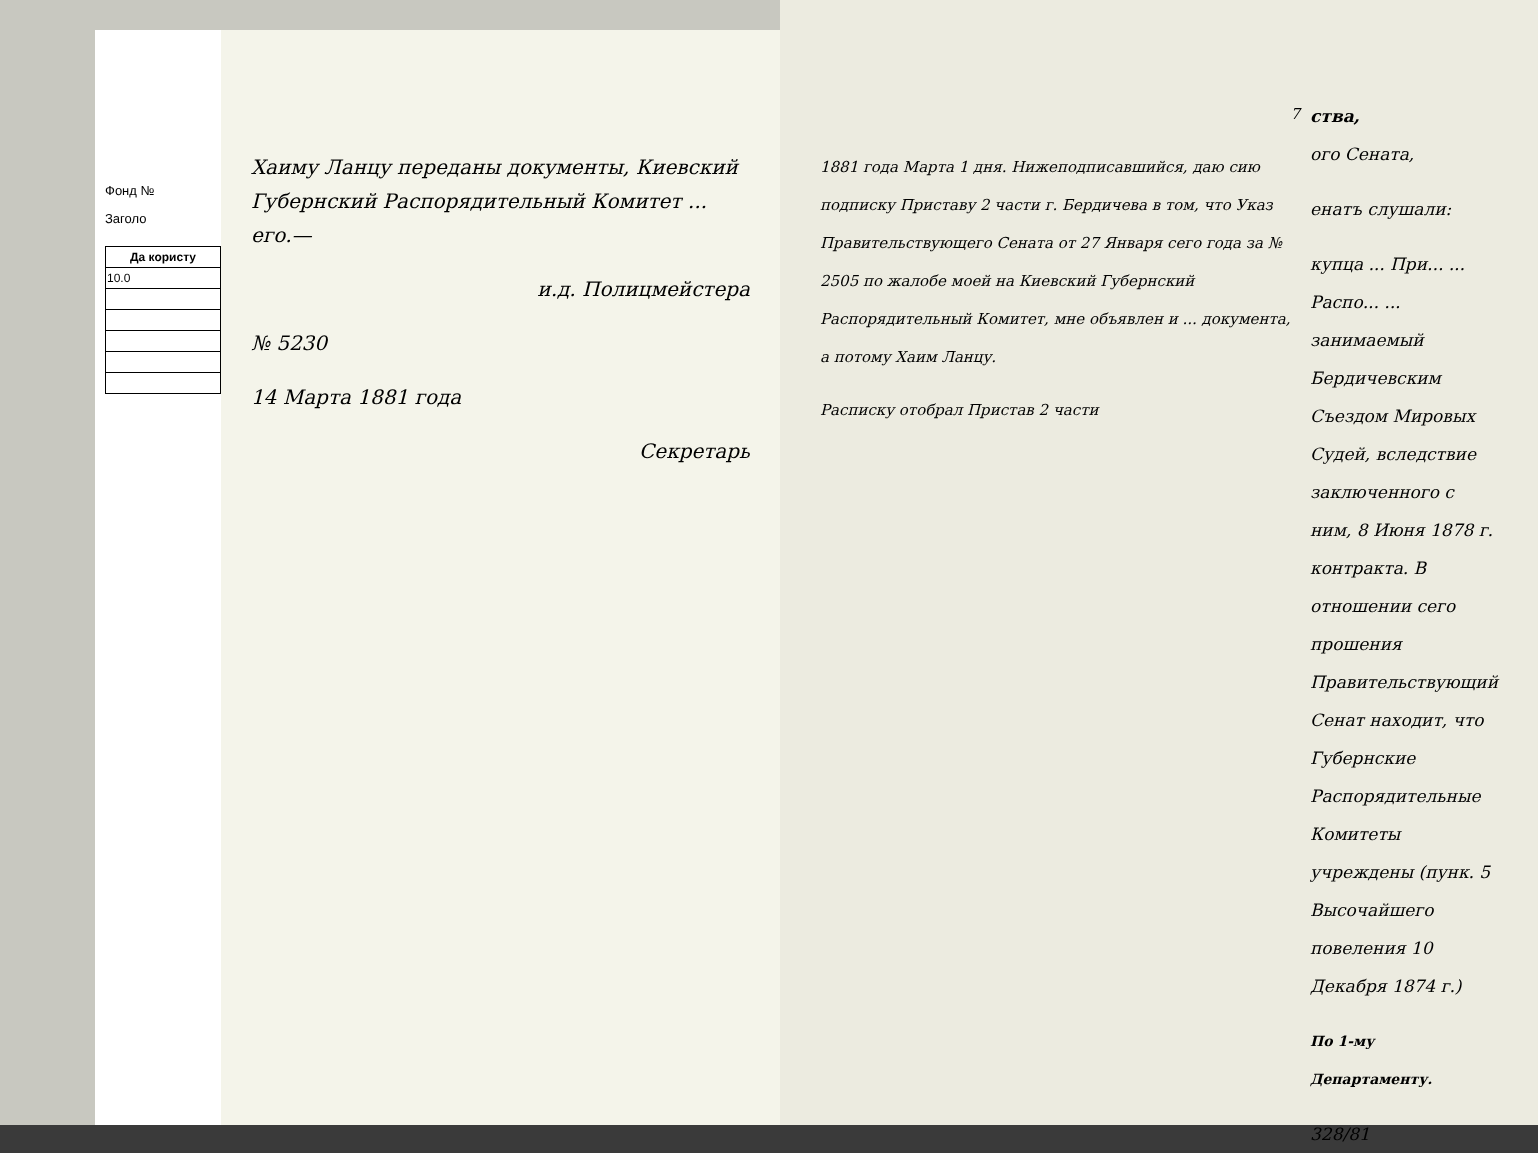Фонд №
Заголо
| Да кoристу |
| --- |
| 10.0 |
Хаиму Ланцу переданы документы, Киевский Губернский Распорядительный Комитет ... его.—
и.д. Полицмейстера
№ 5230
14 Марта 1881 года
Секретарь
7
1881 года Марта 1 дня. Нижеподписавшийся, даю сию подписку Приставу 2 части г. Бердичева в том, что Указ Правительствующего Сената от 27 Января сего года за № 2505 по жалобе моей на Киевский Губернский Распорядительный Комитет, мне объявлен и ... документа, а потому Хаим Ланцу.
Расписку отобрал Пристав 2 части
ства,
ого Сената,
енатъ слушали:
купца ... При... ... Распо... ... занимаемый Бердичевским Съездом Мировых Судей, вследствие заключенного с ним, 8 Июня 1878 г. контракта. В отношении сего прошения Правительствующий Сенат находит, что Губернские Распорядительные Комитеты учреждены (пунк. 5 Высочайшего повеления 10 Декабря 1874 г.)
По 1-му Департаменту.
328/81